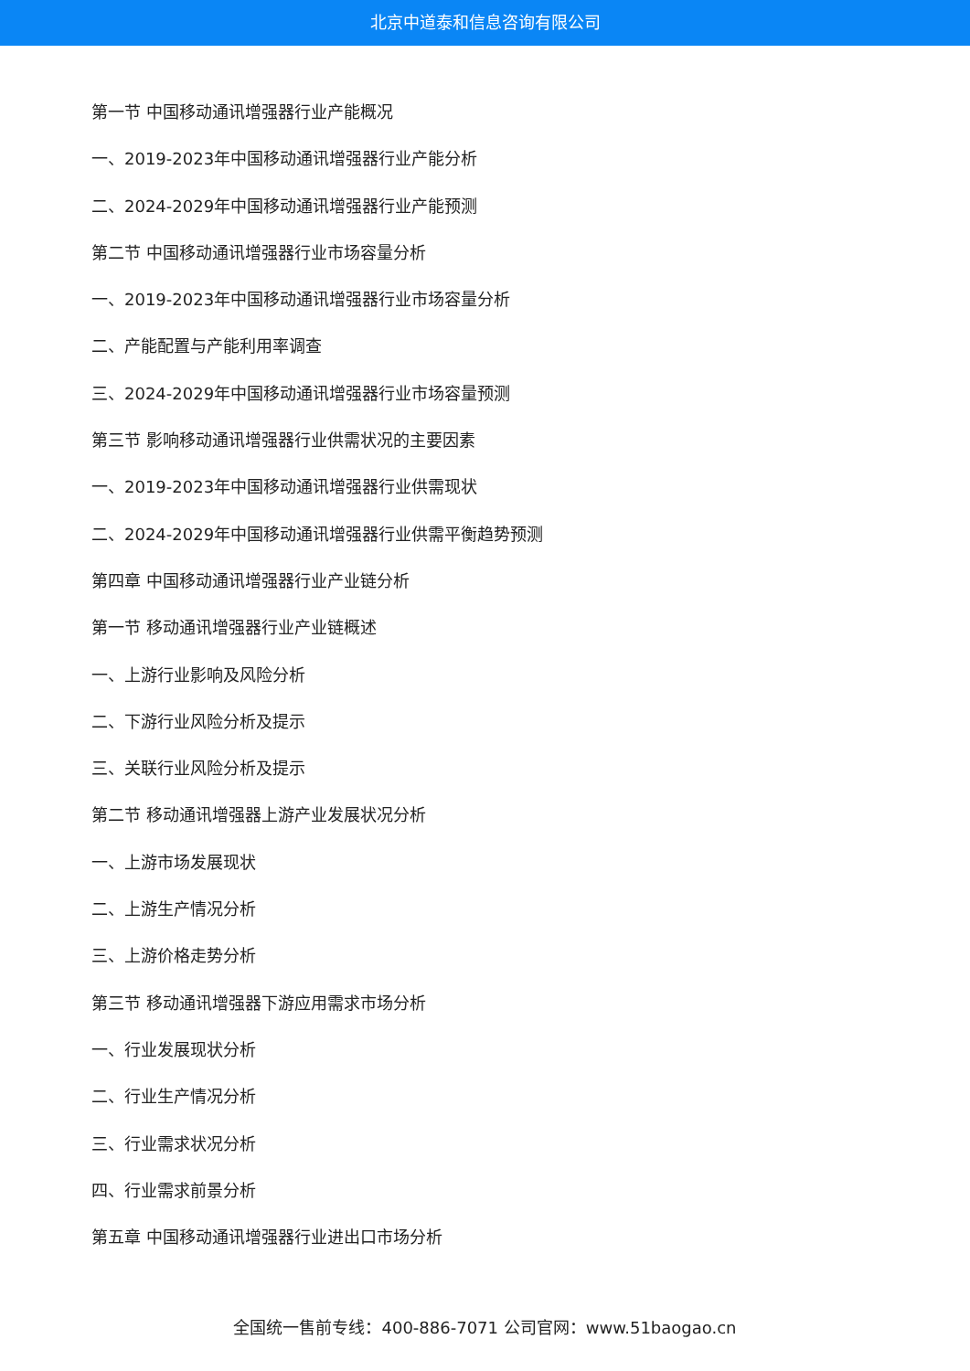北京中道泰和信息咨询有限公司
第一节 中国移动通讯增强器行业产能概况
一、2019-2023年中国移动通讯增强器行业产能分析
二、2024-2029年中国移动通讯增强器行业产能预测
第二节 中国移动通讯增强器行业市场容量分析
一、2019-2023年中国移动通讯增强器行业市场容量分析
二、产能配置与产能利用率调查
三、2024-2029年中国移动通讯增强器行业市场容量预测
第三节 影响移动通讯增强器行业供需状况的主要因素
一、2019-2023年中国移动通讯增强器行业供需现状
二、2024-2029年中国移动通讯增强器行业供需平衡趋势预测
第四章 中国移动通讯增强器行业产业链分析
第一节 移动通讯增强器行业产业链概述
一、上游行业影响及风险分析
二、下游行业风险分析及提示
三、关联行业风险分析及提示
第二节 移动通讯增强器上游产业发展状况分析
一、上游市场发展现状
二、上游生产情况分析
三、上游价格走势分析
第三节 移动通讯增强器下游应用需求市场分析
一、行业发展现状分析
二、行业生产情况分析
三、行业需求状况分析
四、行业需求前景分析
第五章 中国移动通讯增强器行业进出口市场分析
全国统一售前专线：400-886-7071 公司官网：www.51baogao.cn